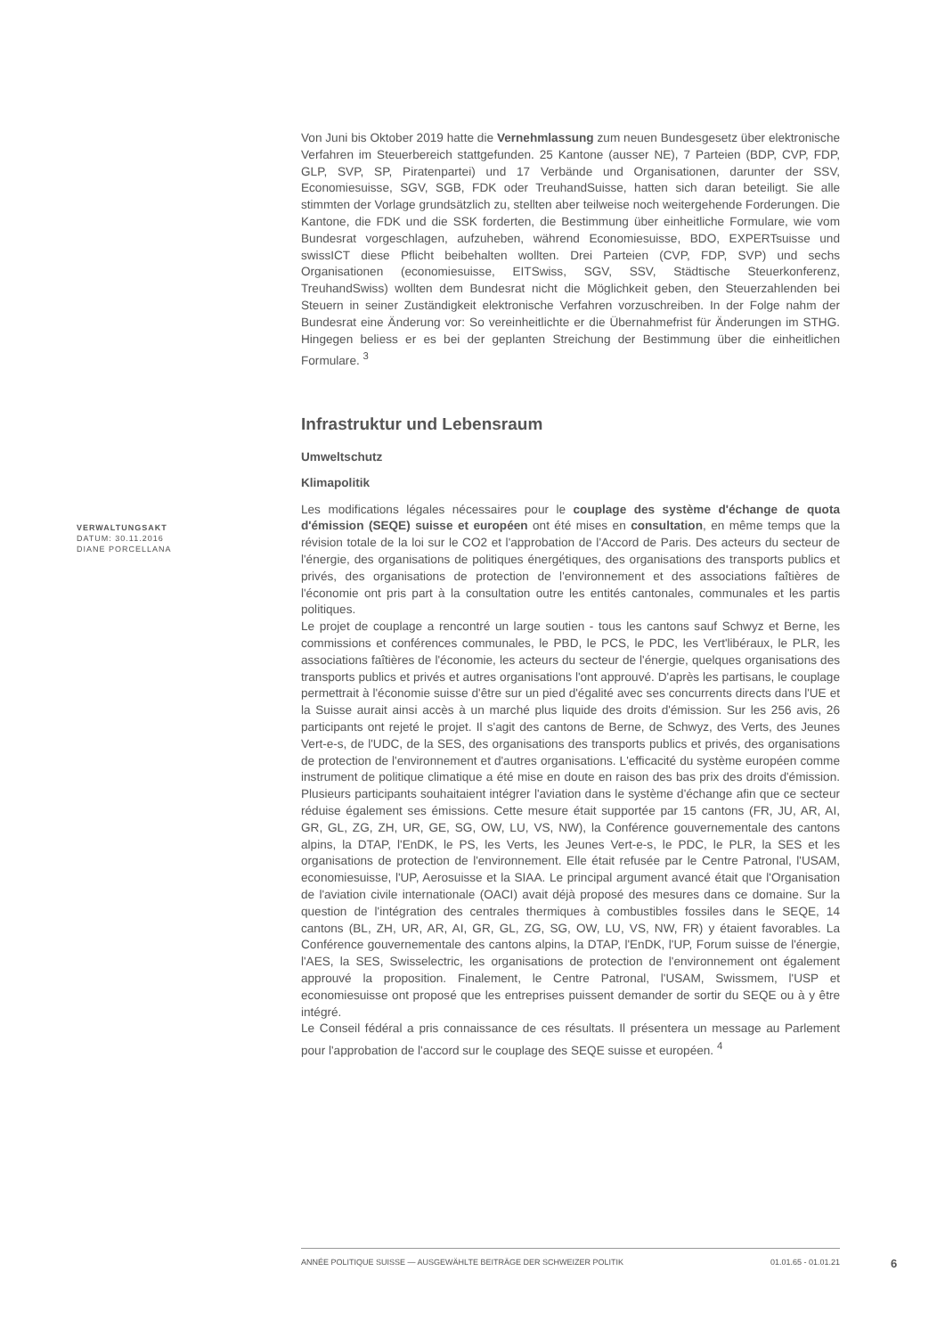Von Juni bis Oktober 2019 hatte die Vernehmlassung zum neuen Bundesgesetz über elektronische Verfahren im Steuerbereich stattgefunden. 25 Kantone (ausser NE), 7 Parteien (BDP, CVP, FDP, GLP, SVP, SP, Piratenpartei) und 17 Verbände und Organisationen, darunter der SSV, Economiesuisse, SGV, SGB, FDK oder TreuhandSuisse, hatten sich daran beteiligt. Sie alle stimmten der Vorlage grundsätzlich zu, stellten aber teilweise noch weitergehende Forderungen. Die Kantone, die FDK und die SSK forderten, die Bestimmung über einheitliche Formulare, wie vom Bundesrat vorgeschlagen, aufzuheben, während Economiesuisse, BDO, EXPERTsuisse und swissICT diese Pflicht beibehalten wollten. Drei Parteien (CVP, FDP, SVP) und sechs Organisationen (economiesuisse, EITSwiss, SGV, SSV, Städtische Steuerkonferenz, TreuhandSwiss) wollten dem Bundesrat nicht die Möglichkeit geben, den Steuerzahlenden bei Steuern in seiner Zuständigkeit elektronische Verfahren vorzuschreiben. In der Folge nahm der Bundesrat eine Änderung vor: So vereinheitlichte er die Übernahmefrist für Änderungen im STHG. Hingegen beliess er es bei der geplanten Streichung der Bestimmung über die einheitlichen Formulare. <sup>3</sup>
Infrastruktur und Lebensraum
Umweltschutz
Klimapolitik
Les modifications légales nécessaires pour le couplage des système d'échange de quota d'émission (SEQE) suisse et européen ont été mises en consultation, en même temps que la révision totale de la loi sur le CO2 et l'approbation de l'Accord de Paris. Des acteurs du secteur de l'énergie, des organisations de politiques énergétiques, des organisations des transports publics et privés, des organisations de protection de l'environnement et des associations faîtières de l'économie ont pris part à la consultation outre les entités cantonales, communales et les partis politiques.
Le projet de couplage a rencontré un large soutien - tous les cantons sauf Schwyz et Berne, les commissions et conférences communales, le PBD, le PCS, le PDC, les Vert'libéraux, le PLR, les associations faîtières de l'économie, les acteurs du secteur de l'énergie, quelques organisations des transports publics et privés et autres organisations l'ont approuvé. D'après les partisans, le couplage permettrait à l'économie suisse d'être sur un pied d'égalité avec ses concurrents directs dans l'UE et la Suisse aurait ainsi accès à un marché plus liquide des droits d'émission. Sur les 256 avis, 26 participants ont rejeté le projet. Il s'agit des cantons de Berne, de Schwyz, des Verts, des Jeunes Vert-e-s, de l'UDC, de la SES, des organisations des transports publics et privés, des organisations de protection de l'environnement et d'autres organisations. L'efficacité du système européen comme instrument de politique climatique a été mise en doute en raison des bas prix des droits d'émission. Plusieurs participants souhaitaient intégrer l'aviation dans le système d'échange afin que ce secteur réduise également ses émissions. Cette mesure était supportée par 15 cantons (FR, JU, AR, AI, GR, GL, ZG, ZH, UR, GE, SG, OW, LU, VS, NW), la Conférence gouvernementale des cantons alpins, la DTAP, l'EnDK, le PS, les Verts, les Jeunes Vert-e-s, le PDC, le PLR, la SES et les organisations de protection de l'environnement. Elle était refusée par le Centre Patronal, l'USAM, economiesuisse, l'UP, Aerosuisse et la SIAA. Le principal argument avancé était que l'Organisation de l'aviation civile internationale (OACI) avait déjà proposé des mesures dans ce domaine. Sur la question de l'intégration des centrales thermiques à combustibles fossiles dans le SEQE, 14 cantons (BL, ZH, UR, AR, AI, GR, GL, ZG, SG, OW, LU, VS, NW, FR) y étaient favorables. La Conférence gouvernementale des cantons alpins, la DTAP, l'EnDK, l'UP, Forum suisse de l'énergie, l'AES, la SES, Swisselectric, les organisations de protection de l'environnement ont également approuvé la proposition. Finalement, le Centre Patronal, l'USAM, Swissmem, l'USP et economiesuisse ont proposé que les entreprises puissent demander de sortir du SEQE ou à y être intégré.
Le Conseil fédéral a pris connaissance de ces résultats. Il présentera un message au Parlement pour l'approbation de l'accord sur le couplage des SEQE suisse et européen. <sup>4</sup>
VERWALTUNGSAKT
DATUM: 30.11.2016
DIANE PORCELLANA
ANNÉE POLITIQUE SUISSE — AUSGEWÄHLTE BEITRÄGE DER SCHWEIZER POLITIK 01.01.65 - 01.01.21
6